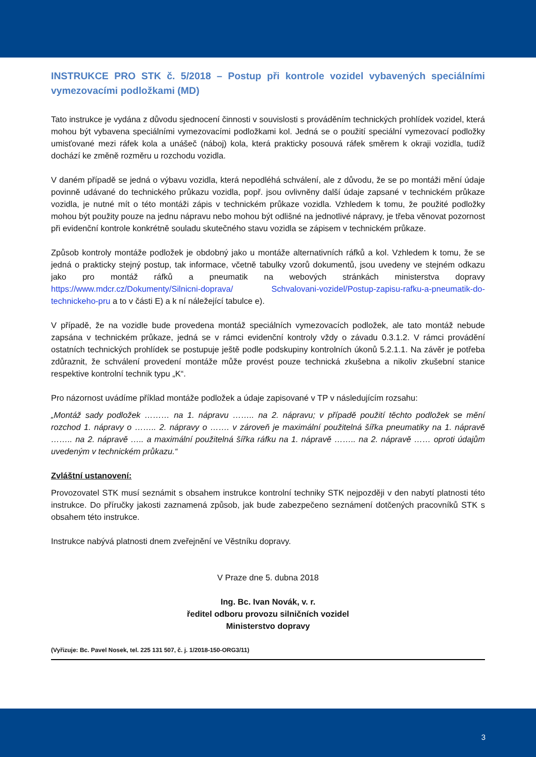INSTRUKCE PRO STK č. 5/2018 – Postup při kontrole vozidel vybavených speciálními vymezovacími podložkami (MD)
Tato instrukce je vydána z důvodu sjednocení činnosti v souvislosti s prováděním technických prohlídek vozidel, která mohou být vybavena speciálními vymezovacími podložkami kol. Jedná se o použití speciální vymezovací podložky umisťované mezi ráfek kola a unášeč (náboj) kola, která prakticky posouvá ráfek směrem k okraji vozidla, tudíž dochází ke změně rozměru u rozchodu vozidla.
V daném případě se jedná o výbavu vozidla, která nepodléhá schválení, ale z důvodu, že se po montáži mění údaje povinně udávané do technického průkazu vozidla, popř. jsou ovlivněny další údaje zapsané v technickém průkaze vozidla, je nutné mít o této montáži zápis v technickém průkaze vozidla. Vzhledem k tomu, že použité podložky mohou být použity pouze na jednu nápravu nebo mohou být odlišné na jednotlivé nápravy, je třeba věnovat pozornost při evidenční kontrole konkrétně souladu skutečného stavu vozidla se zápisem v technickém průkaze.
Způsob kontroly montáže podložek je obdobný jako u montáže alternativních ráfků a kol. Vzhledem k tomu, že se jedná o prakticky stejný postup, tak informace, včetně tabulky vzorů dokumentů, jsou uvedeny ve stejném odkazu jako pro montáž ráfků a pneumatik na webových stránkách ministerstva dopravy https://www.mdcr.cz/Dokumenty/Silnicni-doprava/ Schvalovani-vozidel/Postup-zapisu-rafku-a-pneumatik-do-technickeho-pru a to v části E) a k ní náležející tabulce e).
V případě, že na vozidle bude provedena montáž speciálních vymezovacích podložek, ale tato montáž nebude zapsána v technickém průkaze, jedná se v rámci evidenční kontroly vždy o závadu 0.3.1.2. V rámci provádění ostatních technických prohlídek se postupuje ještě podle podskupiny kontrolních úkonů 5.2.1.1. Na závěr je potřeba zdůraznit, že schválení provedení montáže může provést pouze technická zkušebna a nikoliv zkušební stanice respektive kontrolní technik typu „K“.
Pro názornost uvádíme příklad montáže podložek a údaje zapisované v TP v následujícím rozsahu:
„Montáž sady podložek ……… na 1. nápravu …….. na 2. nápravu; v případě použití těchto podložek se mění rozchod 1. nápravy o …….. 2. nápravy o ……. v zároveň je maximální použitelná šířka pneumatiky na 1. nápravě …….. na 2. nápravě ….. a maximální použitelná šířka ráfku na 1. nápravě …….. na 2. nápravě …… oproti údajům uvedeným v technickém průkazu.“
Zvláštní ustanovení:
Provozovatel STK musí seznámit s obsahem instrukce kontrolní techniky STK nejpozději v den nabytí platnosti této instrukce. Do příručky jakosti zaznamená způsob, jak bude zabezpečeno seznámení dotčených pracovníků STK s obsahem této instrukce.
Instrukce nabývá platnosti dnem zveřejnění ve Věstníku dopravy.
V Praze dne 5. dubna 2018
Ing. Bc. Ivan Novák, v. r.
ředitel odboru provozu silničních vozidel
Ministerstvo dopravy
(Vyřizuje: Bc. Pavel Nosek, tel. 225 131 507, č. j. 1/2018-150-ORG3/11)
3